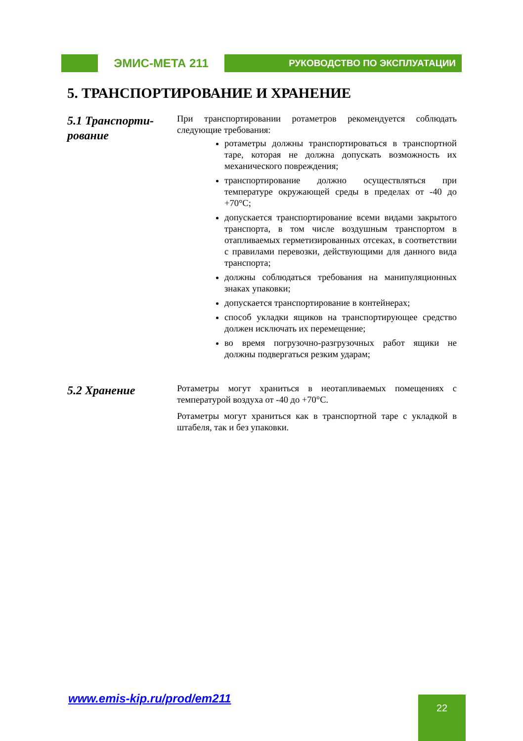ЭМИС-МЕТА 211
РУКОВОДСТВО ПО ЭКСПЛУАТАЦИИ
5. ТРАНСПОРТИРОВАНИЕ И ХРАНЕНИЕ
5.1 Транспорти-рование
При транспортировании ротаметров рекомендуется соблюдать следующие требования:
ротаметры должны транспортироваться в транспортной таре, которая не должна допускать возможность их механического повреждения;
транспортирование должно осуществляться при температуре окружающей среды в пределах от -40 до +70°С;
допускается транспортирование всеми видами закрытого транспорта, в том числе воздушным транспортом в отапливаемых герметизированных отсеках, в соответствии с правилами перевозки, действующими для данного вида транспорта;
должны соблюдаться требования на манипуляционных знаках упаковки;
допускается транспортирование в контейнерах;
способ укладки ящиков на транспортирующее средство должен исключать их перемещение;
во время погрузочно-разгрузочных работ ящики не должны подвергаться резким ударам;
5.2 Хранение
Ротаметры могут храниться в неотапливаемых помещениях с температурой воздуха от -40 до +70°С.
Ротаметры могут храниться как в транспортной таре с укладкой в штабеля, так и без упаковки.
www.emis-kip.ru/prod/em211 22